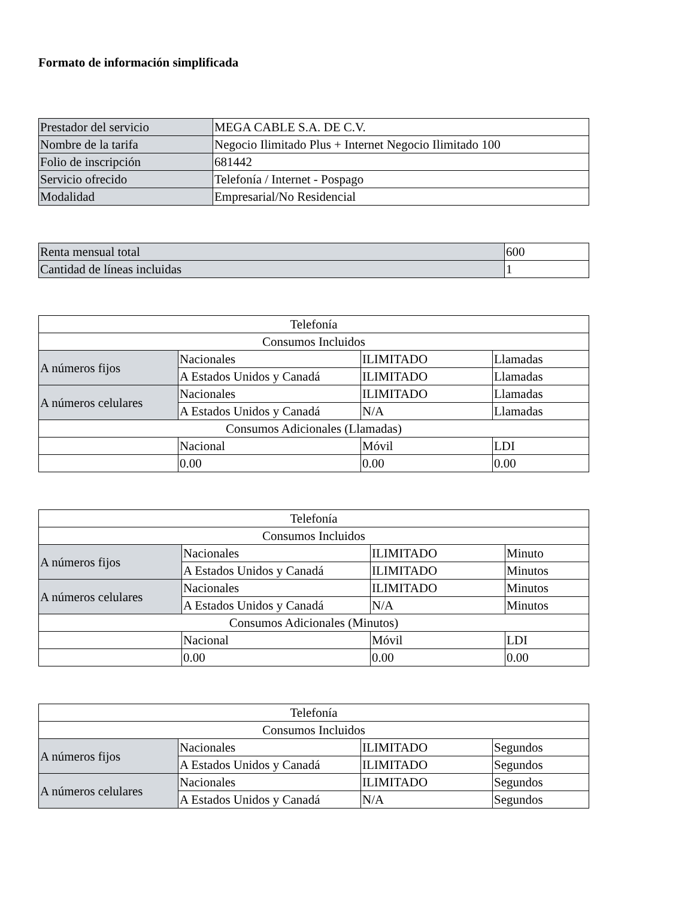Formato de información simplificada
| Prestador del servicio | MEGA CABLE S.A. DE C.V. |
| Nombre de la tarifa | Negocio Ilimitado Plus + Internet Negocio Ilimitado 100 |
| Folio de inscripción | 681442 |
| Servicio ofrecido | Telefonía / Internet - Pospago |
| Modalidad | Empresarial/No Residencial |
| Renta mensual total | 600 |
| Cantidad de líneas incluidas | 1 |
| Telefonía | | | |
| Consumos Incluidos | | | |
| A números fijos | Nacionales | ILIMITADO | Llamadas |
| | A Estados Unidos y Canadá | ILIMITADO | Llamadas |
| A números celulares | Nacionales | ILIMITADO | Llamadas |
| | A Estados Unidos y Canadá | N/A | Llamadas |
| Consumos Adicionales (Llamadas) | | | |
| | Nacional | Móvil | LDI |
| | 0.00 | 0.00 | 0.00 |
| Telefonía | | | |
| Consumos Incluidos | | | |
| A números fijos | Nacionales | ILIMITADO | Minuto |
| | A Estados Unidos y Canadá | ILIMITADO | Minutos |
| A números celulares | Nacionales | ILIMITADO | Minutos |
| | A Estados Unidos y Canadá | N/A | Minutos |
| Consumos Adicionales (Minutos) | | | |
| | Nacional | Móvil | LDI |
| | 0.00 | 0.00 | 0.00 |
| Telefonía | | | |
| Consumos Incluidos | | | |
| A números fijos | Nacionales | ILIMITADO | Segundos |
| | A Estados Unidos y Canadá | ILIMITADO | Segundos |
| A números celulares | Nacionales | ILIMITADO | Segundos |
| | A Estados Unidos y Canadá | N/A | Segundos |